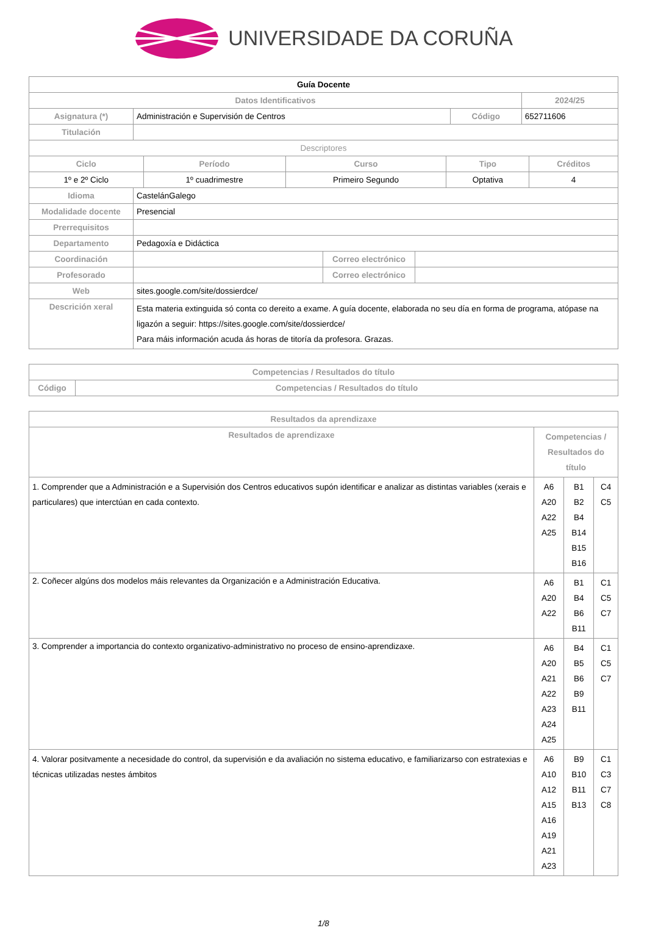UNIVERSIDADE DA CORUÑA
| Guía Docente | | | |
| Datos Identificativos | | | 2024/25 |
| Asignatura (*) | Administración e Supervisión de Centros | Código | 652711606 |
| Titulación | | | |
| Descriptores | | | | |
| Ciclo | Período | Curso | Tipo | Créditos |
| 1º e 2º Ciclo | 1º cuadrimestre | Primeiro Segundo | Optativa | 4 |
| Idioma | CastelánGalego | | |
| Modalidade docente | Presencial | | |
| Prerrequisitos | | | |
| Departamento | Pedagoxía e Didáctica | | |
| Coordinación | | Correo electrónico | |
| Profesorado | | Correo electrónico | |
| Web | sites.google.com/site/dossierdce/ | | |
| Descrición xeral | Esta materia extinguida só conta co dereito a exame. A guía docente, elaborada no seu día en forma de programa, atópase na ligazón a seguir: https://sites.google.com/site/dossierdce/ Para máis información acuda ás horas de titoría da profesora. Grazas. | | |
| Competencias / Resultados do título | |
| --- | --- |
| Código | Competencias / Resultados do título |
| Resultados da aprendizaxe | | | |
| --- | --- | --- | --- |
| Resultados de aprendizaxe | Competencias / Resultados do título | | |
| 1. Comprender que a Administración e a Supervisión dos Centros educativos supón identificar e analizar as distintas variables (xerais e particulares) que interctúan en cada contexto. | A6 A20 A22 A25 | B1 B2 B4 B14 B15 B16 | C4 C5 |
| 2. Coñecer algúns dos modelos máis relevantes da Organización e a Administración Educativa. | A6 A20 A22 | B1 B4 B6 B11 | C1 C5 C7 |
| 3. Comprender a importancia do contexto organizativo-administrativo no proceso de ensino-aprendizaxe. | A6 A20 A21 A22 A23 A24 A25 | B4 B5 B6 B9 B11 | C1 C5 C7 |
| 4. Valorar positvamente a necesidade do control, da supervisión e da avaliación no sistema educativo, e familiarizarso con estratexias e técnicas utilizadas nestes ámbitos | A6 A10 A12 A15 A16 A19 A21 A23 | B9 B10 B11 B13 | C1 C3 C7 C8 |
1/8